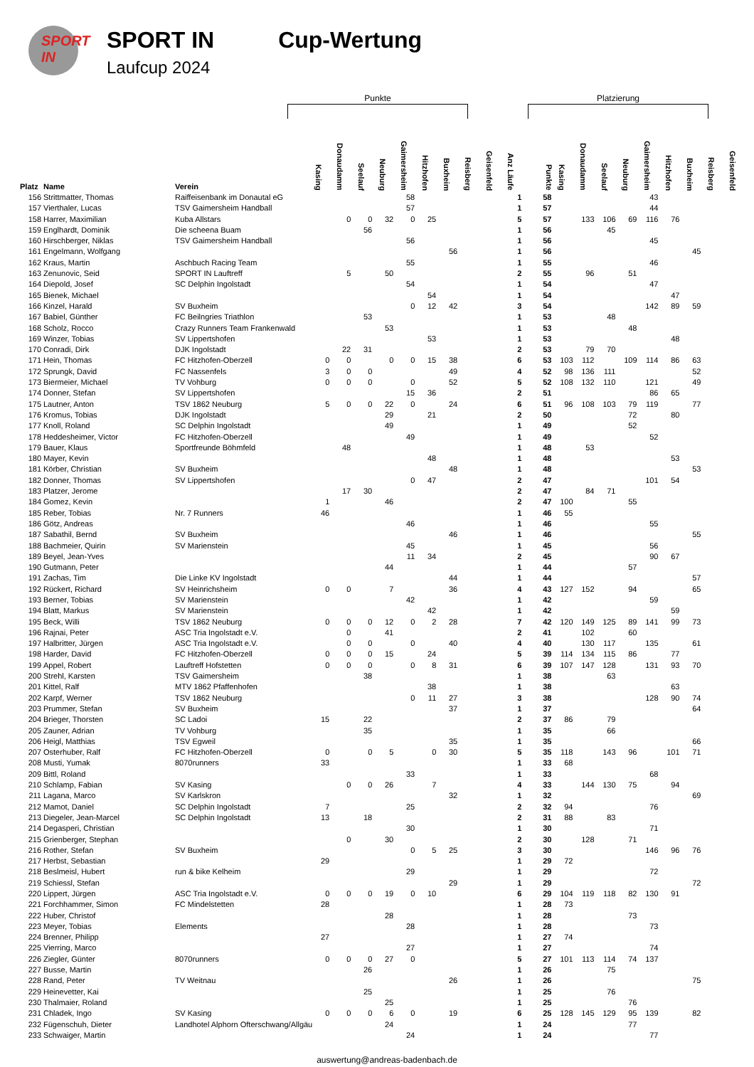SPORT IN
SPORT IN
Laufcup 2024
Cup-Wertung
Punkte Platzierung
| Platz | Name | Verein | Kasing | Donaudamm | Seelauf | Neuburg | Gaimersheim | Hitzhofen | Buxheim | Reisberg | Geisenfeld | Anz Läufe | Punkte | Kasing | Donaudamm | Seelauf | Neuburg | Gaimersheim | Hitzhofen | Buxheim | Reisberg | Geisenfeld |
| --- | --- | --- | --- | --- | --- | --- | --- | --- | --- | --- | --- | --- | --- | --- | --- | --- | --- | --- | --- | --- | --- | --- |
| 156 | Strittmatter, Thomas | Raiffeisenbank im Donautal eG | | | | | 58 | | | | | 1 | 58 | | | | | 43 | | | | |
| 157 | Vierthaler, Lucas | TSV Gaimersheim Handball | | | | | 57 | | | | | 1 | 57 | | | | | 44 | | | | |
| 158 | Harrer, Maximilian | Kuba Allstars | | 0 | 0 | 32 | 0 | 25 | | | | 5 | 57 | | 133 | 106 | 69 | 116 | 76 | | | |
| 159 | Englhardt, Dominik | Die scheena Buam | | | 56 | | | | | | | 1 | 56 | | | 45 | | | | | | |
| 160 | Hirschberger, Niklas | TSV Gaimersheim Handball | | | | | 56 | | | | | 1 | 56 | | | | | 45 | | | | |
| 161 | Engelmann, Wolfgang | | | | | | | | 56 | | | 1 | 56 | | | | | | | 45 | | |
| 162 | Kraus, Martin | Aschbuch Racing Team | | | | | 55 | | | | | 1 | 55 | | | | | 46 | | | | |
| 163 | Zenunovic, Seid | SPORT IN Lauftreff | | 5 | | 50 | | | | | | 2 | 55 | | 96 | | 51 | | | | | |
| 164 | Diepold, Josef | SC Delphin Ingolstadt | | | | | 54 | | | | | 1 | 54 | | | | | 47 | | | | |
| 165 | Bienek, Michael | | | | | | | 54 | | | | 1 | 54 | | | | | | 47 | | | |
| 166 | Kinzel, Harald | SV Buxheim | | | | | 0 | 12 | 42 | | | 3 | 54 | | | | | 142 | 89 | 59 | | |
| 167 | Babiel, Günther | FC Beilngries Triathlon | | | 53 | | | | | | | 1 | 53 | | | 48 | | | | | | |
| 168 | Scholz, Rocco | Crazy Runners Team Frankenwald | | | | 53 | | | | | | 1 | 53 | | | | 48 | | | | | |
| 169 | Winzer, Tobias | SV Lippertshofen | | | | | | 53 | | | | 1 | 53 | | | | | | 48 | | | |
| 170 | Conradi, Dirk | DJK Ingolstadt | | 22 | 31 | | | | | | | 2 | 53 | | 79 | 70 | | | | | | |
| 171 | Hein, Thomas | FC Hitzhofen-Oberzell | 0 | 0 | | 0 | 0 | 15 | 38 | | | 6 | 53 | 103 | 112 | | 109 | 114 | 86 | 63 | | |
| 172 | Sprungk, David | FC Nassenfels | 3 | 0 | 0 | | | | 49 | | | 4 | 52 | 98 | 136 | 111 | | | | 52 | | |
| 173 | Biermeier, Michael | TV Vohburg | 0 | 0 | 0 | | 0 | | 52 | | | 5 | 52 | 108 | 132 | 110 | | 121 | | 49 | | |
| 174 | Donner, Stefan | SV Lippertshofen | | | | | 15 | 36 | | | | 2 | 51 | | | | | 86 | 65 | | | |
| 175 | Lautner, Anton | TSV 1862 Neuburg | 5 | 0 | 0 | 22 | 0 | | 24 | | | 6 | 51 | 96 | 108 | 103 | 79 | 119 | | 77 | | |
| 176 | Kromus, Tobias | DJK Ingolstadt | | | | 29 | | 21 | | | | 2 | 50 | | | | 72 | | 80 | | | |
| 177 | Knoll, Roland | SC Delphin Ingolstadt | | | | 49 | | | | | | 1 | 49 | | | | 52 | | | | | |
| 178 | Heddesheimer, Victor | FC Hitzhofen-Oberzell | | | | | 49 | | | | | 1 | 49 | | | | | 52 | | | | |
| 179 | Bauer, Klaus | Sportfreunde Böhmfeld | | 48 | | | | | | | | 1 | 48 | | 53 | | | | | | | |
| 180 | Mayer, Kevin | | | | | | | 48 | | | | 1 | 48 | | | | | | 53 | | | |
| 181 | Körber, Christian | SV Buxheim | | | | | | | 48 | | | 1 | 48 | | | | | | | 53 | | |
| 182 | Donner, Thomas | SV Lippertshofen | | | | | 0 | 47 | | | | 2 | 47 | | | | | 101 | 54 | | | |
| 183 | Platzer, Jerome | | | 17 | 30 | | | | | | | 2 | 47 | | 84 | 71 | | | | | | |
| 184 | Gomez, Kevin | | 1 | | | 46 | | | | | | 2 | 47 | 100 | | | 55 | | | | | |
| 185 | Reber, Tobias | Nr. 7 Runners | 46 | | | | | | | | | 1 | 46 | 55 | | | | | | | | |
| 186 | Götz, Andreas | | | | | | 46 | | | | | 1 | 46 | | | | | 55 | | | | |
| 187 | Sabathil, Bernd | SV Buxheim | | | | | | | 46 | | | 1 | 46 | | | | | | | 55 | | |
| 188 | Bachmeier, Quirin | SV Marienstein | | | | | 45 | | | | | 1 | 45 | | | | | 56 | | | | |
| 189 | Beyel, Jean-Yves | | | | | | 11 | 34 | | | | 2 | 45 | | | | | 90 | 67 | | | |
| 190 | Gutmann, Peter | | | | | 44 | | | | | | 1 | 44 | | | | 57 | | | | | |
| 191 | Zachas, Tim | Die Linke KV Ingolstadt | | | | | | | 44 | | | 1 | 44 | | | | | | | 57 | | |
| 192 | Rückert, Richard | SV Heinrichsheim | 0 | 0 | | 7 | | | 36 | | | 4 | 43 | 127 | 152 | | 94 | | | 65 | | |
| 193 | Berner, Tobias | SV Marienstein | | | | | 42 | | | | | 1 | 42 | | | | | 59 | | | | |
| 194 | Blatt, Markus | SV Marienstein | | | | | | 42 | | | | 1 | 42 | | | | | | 59 | | | |
| 195 | Beck, Willi | TSV 1862 Neuburg | 0 | 0 | 0 | 12 | 0 | 2 | 28 | | | 7 | 42 | 120 | 149 | 125 | 89 | 141 | 99 | 73 | | |
| 196 | Rajnai, Peter | ASC Tria Ingolstadt e.V. | | 0 | | 41 | | | | | | 2 | 41 | | 102 | | 60 | | | | | |
| 197 | Halbritter, Jürgen | ASC Tria Ingolstadt e.V. | | 0 | 0 | | 0 | | 40 | | | 4 | 40 | | 130 | 117 | | 135 | | 61 | | |
| 198 | Harder, David | FC Hitzhofen-Oberzell | 0 | 0 | 0 | 15 | | 24 | | | | 5 | 39 | 114 | 134 | 115 | 86 | | 77 | | | |
| 199 | Appel, Robert | Lauftreff Hofstetten | 0 | 0 | 0 | | 0 | 8 | 31 | | | 6 | 39 | 107 | 147 | 128 | | 131 | 93 | 70 | | |
| 200 | Strehl, Karsten | TSV Gaimersheim | | | 38 | | | | | | | 1 | 38 | | | 63 | | | | | | |
| 201 | Kittel, Ralf | MTV 1862 Pfaffenhofen | | | | | | 38 | | | | 1 | 38 | | | | | | 63 | | | |
| 202 | Karpf, Werner | TSV 1862 Neuburg | | | | | 0 | 11 | 27 | | | 3 | 38 | | | | | 128 | 90 | 74 | | |
| 203 | Prummer, Stefan | SV Buxheim | | | | | | | 37 | | | 1 | 37 | | | | | | | 64 | | |
| 204 | Brieger, Thorsten | SC Ladoi | 15 | | 22 | | | | | | | 2 | 37 | 86 | | 79 | | | | | | |
| 205 | Zauner, Adrian | TV Vohburg | | | 35 | | | | | | | 1 | 35 | | | 66 | | | | | | |
| 206 | Heigl, Matthias | TSV Egweil | | | | | | | 35 | | | 1 | 35 | | | | | | | 66 | | |
| 207 | Osterhuber, Ralf | FC Hitzhofen-Oberzell | 0 | | 0 | 5 | | 0 | 30 | | | 5 | 35 | 118 | | 143 | 96 | | 101 | 71 | | |
| 208 | Musti, Yumak | 8070runners | 33 | | | | | | | | | 1 | 33 | 68 | | | | | | | | |
| 209 | Bittl, Roland | | | | | | 33 | | | | | 1 | 33 | | | | | 68 | | | | |
| 210 | Schlamp, Fabian | SV Kasing | | 0 | 0 | 26 | | 7 | | | | 4 | 33 | | 144 | 130 | 75 | | 94 | | | |
| 211 | Lagana, Marco | SV Karlskron | | | | | | | 32 | | | 1 | 32 | | | | | | | 69 | | |
| 212 | Mamot, Daniel | SC Delphin Ingolstadt | 7 | | | | 25 | | | | | 2 | 32 | 94 | | | | 76 | | | | |
| 213 | Diegeler, Jean-Marcel | SC Delphin Ingolstadt | 13 | | 18 | | | | | | | 2 | 31 | 88 | | 83 | | | | | | |
| 214 | Degasperi, Christian | | | | | | 30 | | | | | 1 | 30 | | | | | 71 | | | | |
| 215 | Grienberger, Stephan | | | 0 | | 30 | | | | | | 2 | 30 | | 128 | | 71 | | | | | |
| 216 | Rother, Stefan | SV Buxheim | | | | | 0 | 5 | 25 | | | 3 | 30 | | | | | 146 | 96 | 76 | | |
| 217 | Herbst, Sebastian | | 29 | | | | | | | | | 1 | 29 | 72 | | | | | | | | |
| 218 | Beslmeisl, Hubert | run & bike Kelheim | | | | | 29 | | | | | 1 | 29 | | | | | 72 | | | | |
| 219 | Schiessl, Stefan | | | | | | | | 29 | | | 1 | 29 | | | | | | | 72 | | |
| 220 | Lippert, Jürgen | ASC Tria Ingolstadt e.V. | 0 | 0 | 0 | 19 | 0 | 10 | | | | 6 | 29 | 104 | 119 | 118 | 82 | 130 | 91 | | | |
| 221 | Forchhammer, Simon | FC Mindelstetten | 28 | | | | | | | | | 1 | 28 | 73 | | | | | | | | |
| 222 | Huber, Christof | | | | | 28 | | | | | | 1 | 28 | | | | 73 | | | | | |
| 223 | Meyer, Tobias | Elements | | | | | 28 | | | | | 1 | 28 | | | | | 73 | | | | |
| 224 | Brenner, Philipp | | 27 | | | | | | | | | 1 | 27 | 74 | | | | | | | | |
| 225 | Vierring, Marco | | | | | | 27 | | | | | 1 | 27 | | | | | 74 | | | | |
| 226 | Ziegler, Günter | 8070runners | 0 | 0 | 0 | 27 | 0 | | | | | 5 | 27 | 101 | 113 | 114 | 74 | 137 | | | | |
| 227 | Busse, Martin | | | | 26 | | | | | | | 1 | 26 | | | 75 | | | | | | |
| 228 | Rand, Peter | TV Weitnau | | | | | | | 26 | | | 1 | 26 | | | | | | | 75 | | |
| 229 | Heinevetter, Kai | | | | 25 | | | | | | | 1 | 25 | | | 76 | | | | | | |
| 230 | Thalmaier, Roland | | | | | 25 | | | | | | 1 | 25 | | | | 76 | | | | | |
| 231 | Chladek, Ingo | SV Kasing | 0 | 0 | 0 | 6 | 0 | | 19 | | | 6 | 25 | 128 | 145 | 129 | 95 | 139 | | 82 | | |
| 232 | Fügenschuh, Dieter | Landhotel Alphorn Ofterschwang/Allgäu | | | | 24 | | | | | | 1 | 24 | | | | 77 | | | | | |
| 233 | Schwaiger, Martin | | | | | | 24 | | | | | 1 | 24 | | | | | 77 | | | | |
auswertung@andreas-badenbach.de